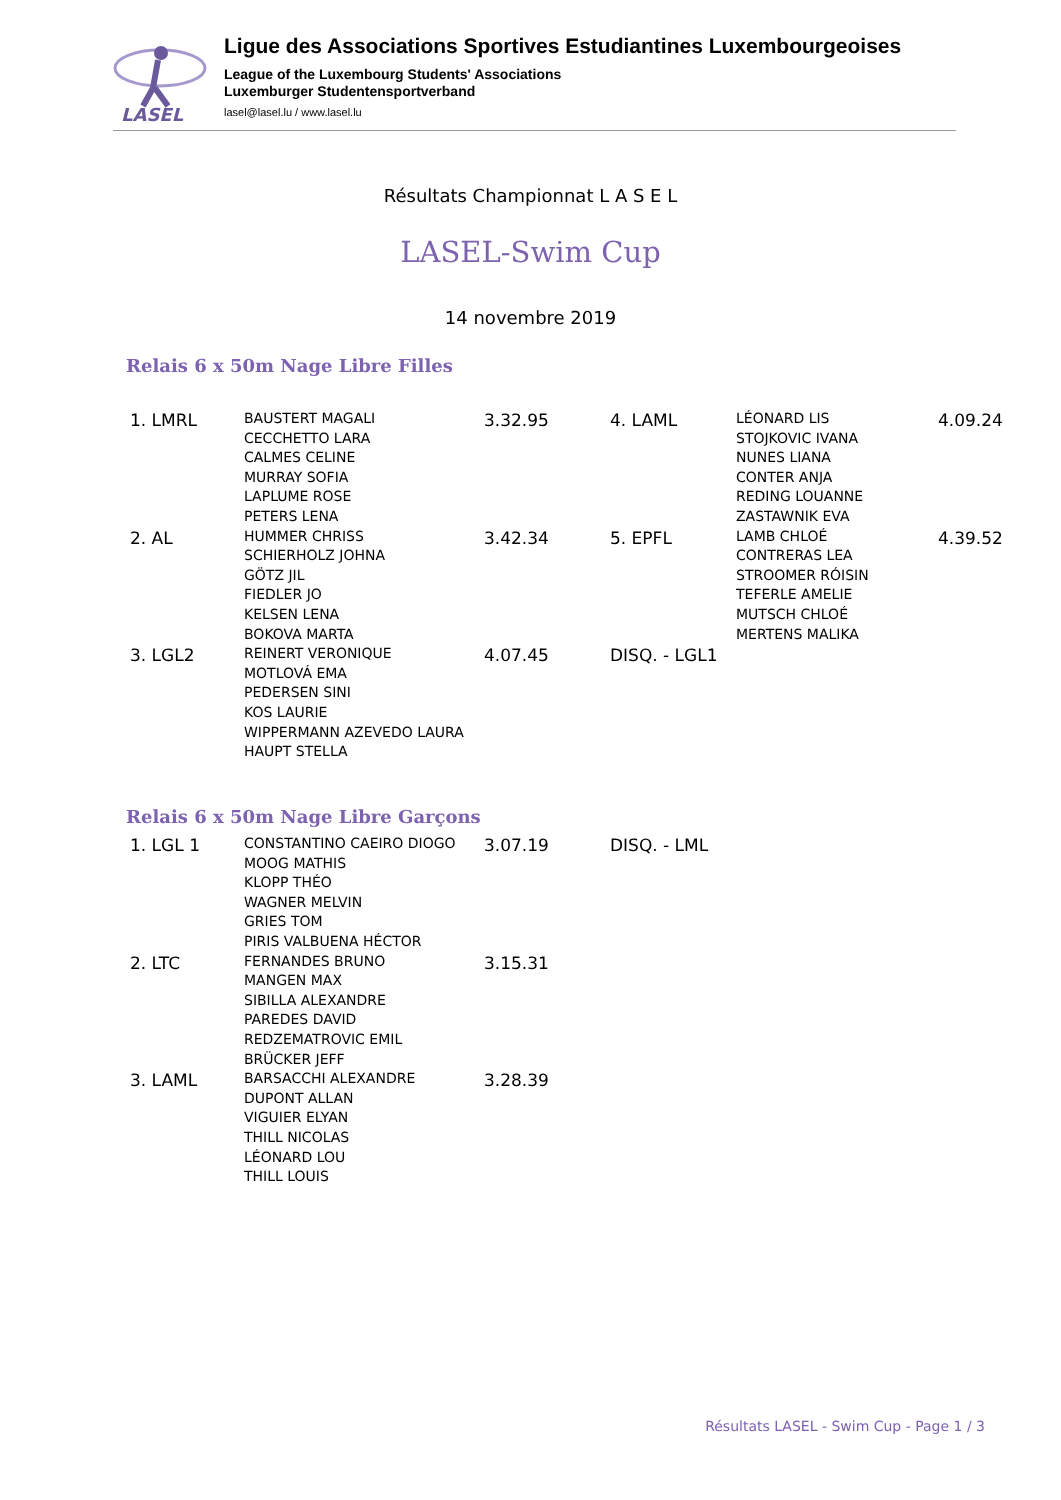LASEL
Ligue des Associations Sportives Estudiantines Luxembourgeoises
League of the Luxembourg Students' Associations
Luxemburger Studentensportverband
lasel@lasel.lu / www.lasel.lu
Résultats Championnat L A S E L
LASEL-Swim Cup
14 novembre 2019
Relais 6 x 50m Nage Libre Filles
| 1. LMRL | BAUSTERT MAGALI CECCHETTO LARA CALMES CELINE MURRAY SOFIA LAPLUME ROSE PETERS LENA | 3.32.95 | 4. LAML | LÉONARD LIS STOJKOVIC IVANA NUNES LIANA CONTER ANJA REDING LOUANNE ZASTAWNIK EVA | 4.09.24 |
| 2. AL | HUMMER CHRISS SCHIERHOLZ JOHNA GÖTZ JIL FIEDLER JO KELSEN LENA BOKOVA MARTA | 3.42.34 | 5. EPFL | LAMB CHLOÉ CONTRERAS LEA STROOMER RÓISIN TEFERLE AMELIE MUTSCH CHLOÉ MERTENS MALIKA | 4.39.52 |
| 3. LGL2 | REINERT VERONIQUE MOTLOVÁ EMA PEDERSEN SINI KOS LAURIE WIPPERMANN AZEVEDO LAURA HAUPT STELLA | 4.07.45 | DISQ. - LGL1 | | |
Relais 6 x 50m Nage Libre Garçons
| 1. LGL 1 | CONSTANTINO CAEIRO DIOGO MOOG MATHIS KLOPP THÉO WAGNER MELVIN GRIES TOM PIRIS VALBUENA HÉCTOR | 3.07.19 | DISQ. - LML |
| 2. LTC | FERNANDES BRUNO MANGEN MAX SIBILLA ALEXANDRE PAREDES DAVID REDZEMATROVIC EMIL BRÜCKER JEFF | 3.15.31 | |
| 3. LAML | BARSACCHI ALEXANDRE DUPONT ALLAN VIGUIER ELYAN THILL NICOLAS LÉONARD LOU THILL LOUIS | 3.28.39 | |
Résultats LASEL - Swim Cup - Page 1 / 3